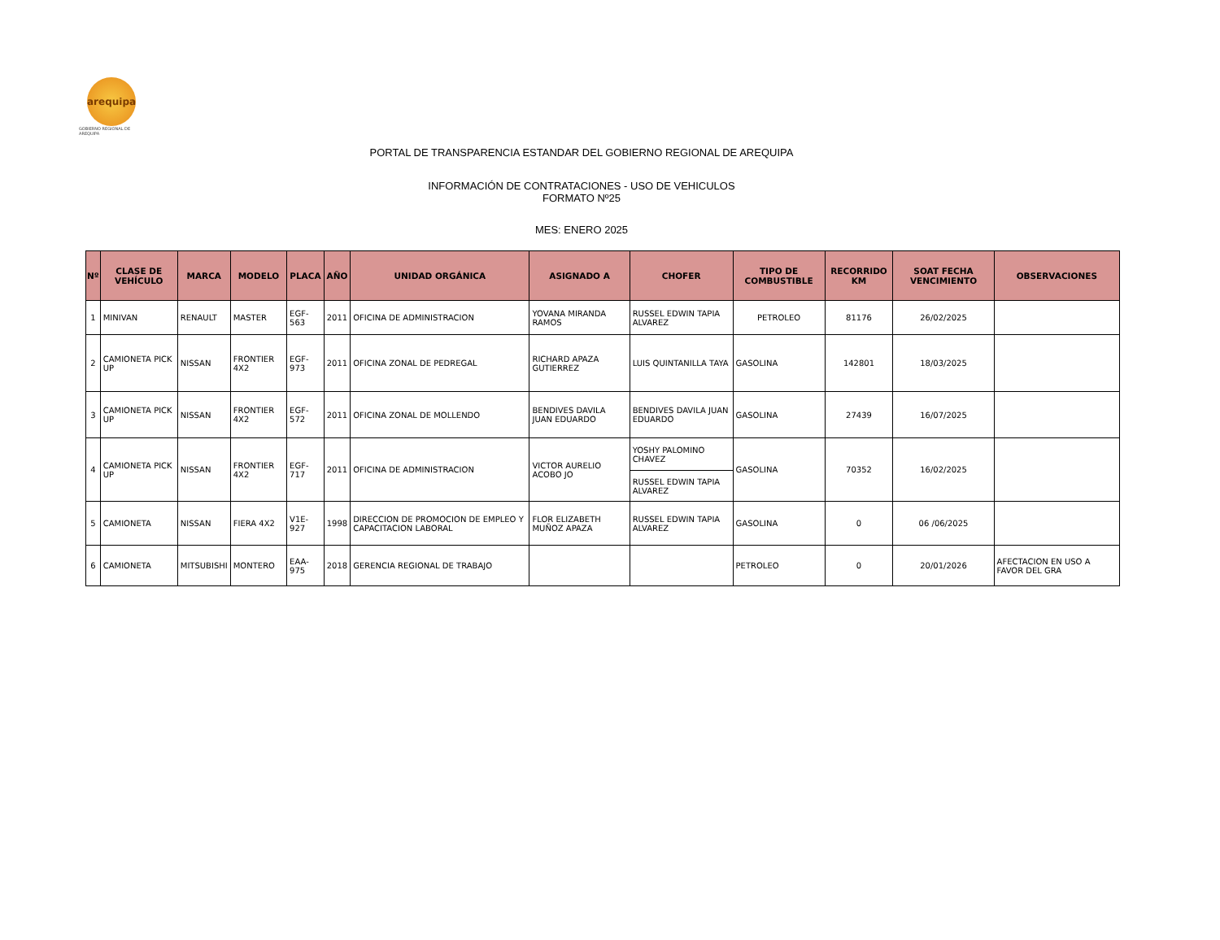arequipa
GOBIERNO REGIONAL DE AREQUIPA
PORTAL DE TRANSPARENCIA ESTANDAR DEL GOBIERNO REGIONAL DE AREQUIPA
INFORMACIÓN DE CONTRATACIONES - USO DE VEHICULOS
FORMATO Nº25
MES: ENERO 2025
| Nº | CLASE DE VEHÍCULO | MARCA | MODELO | PLACA | AÑO | UNIDAD ORGÁNICA | ASIGNADO A | CHOFER | TIPO DE COMBUSTIBLE | RECORRIDO KM | SOAT FECHA VENCIMIENTO | OBSERVACIONES |
| --- | --- | --- | --- | --- | --- | --- | --- | --- | --- | --- | --- | --- |
| 1 | MINIVAN | RENAULT | MASTER | EGF-563 | 2011 | OFICINA DE ADMINISTRACION | YOVANA MIRANDA RAMOS | RUSSEL EDWIN TAPIA ALVAREZ | PETROLEO | 81176 | 26/02/2025 | |
| 2 | CAMIONETA PICK UP | NISSAN | FRONTIER 4X2 | EGF-973 | 2011 | OFICINA ZONAL DE PEDREGAL | RICHARD APAZA GUTIERREZ | LUIS QUINTANILLA TAYA | GASOLINA | 142801 | 18/03/2025 | |
| 3 | CAMIONETA PICK UP | NISSAN | FRONTIER 4X2 | EGF-572 | 2011 | OFICINA ZONAL DE MOLLENDO | BENDIVES DAVILA JUAN EDUARDO | BENDIVES DAVILA JUAN EDUARDO | GASOLINA | 27439 | 16/07/2025 | |
| 4 | CAMIONETA PICK UP | NISSAN | FRONTIER 4X2 | EGF-717 | 2011 | OFICINA DE ADMINISTRACION | VICTOR AURELIO ACOBO JO | YOSHY PALOMINO CHAVEZ | GASOLINA | 70352 | 16/02/2025 | |
| | | | | | | | | RUSSEL EDWIN TAPIA ALVAREZ | | | | |
| 5 | CAMIONETA | NISSAN | FIERA 4X2 | V1E-927 | 1998 | DIRECCION DE PROMOCION DE EMPLEO Y CAPACITACION LABORAL | FLOR ELIZABETH MUÑOZ APAZA | RUSSEL EDWIN TAPIA ALVAREZ | GASOLINA | 0 | 06 /06/2025 | |
| 6 | CAMIONETA | MITSUBISHI | MONTERO | EAA-975 | 2018 | GERENCIA REGIONAL DE TRABAJO | | | PETROLEO | 0 | 20/01/2026 | AFECTACION EN USO A FAVOR DEL GRA |